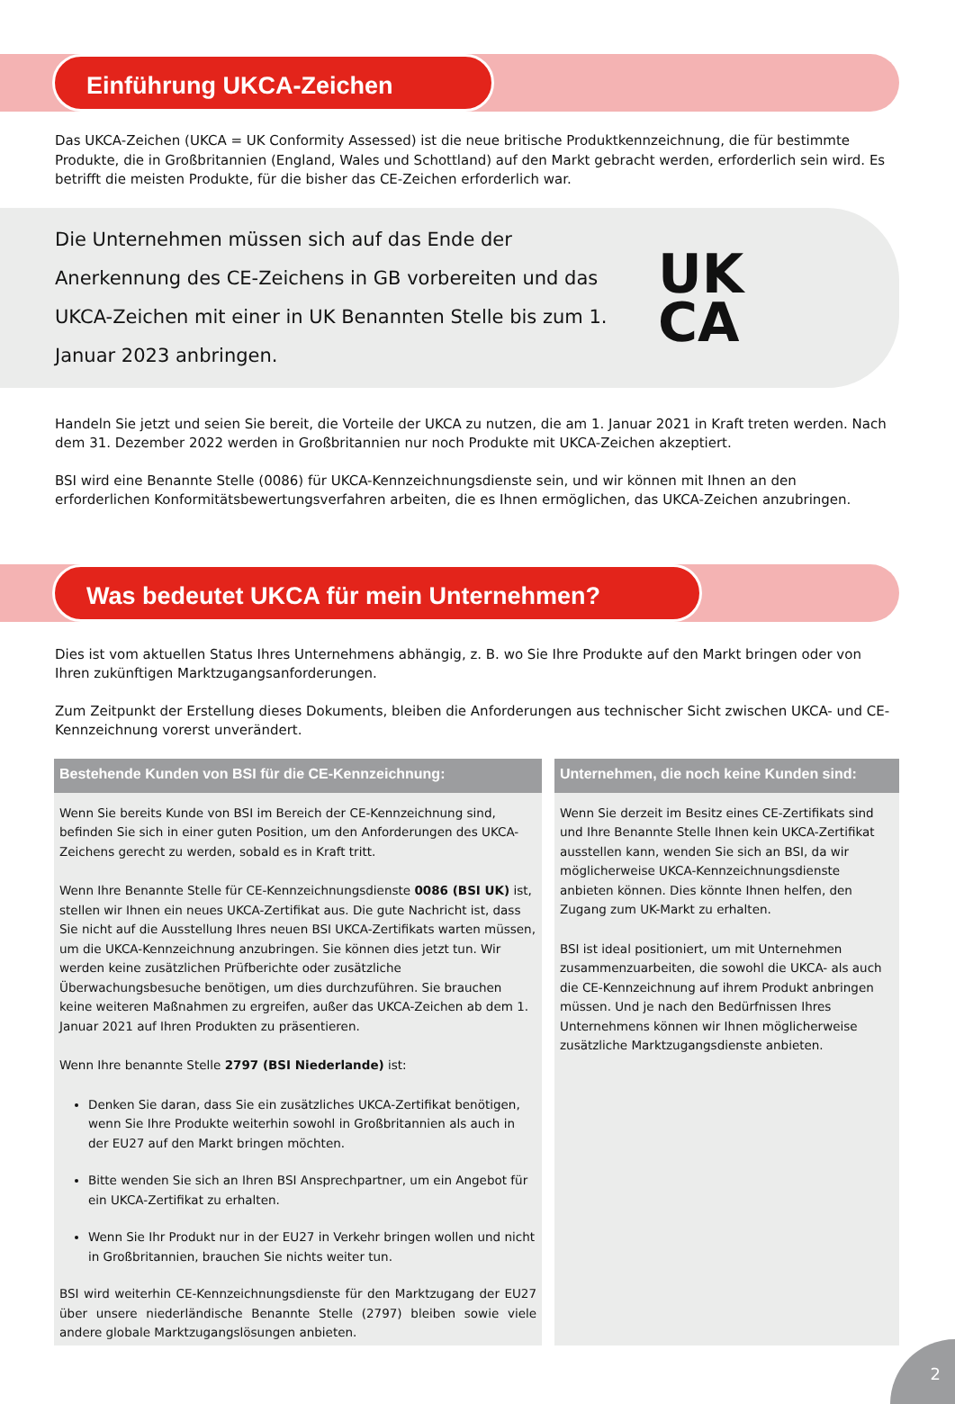Einführung UKCA-Zeichen
Das UKCA-Zeichen (UKCA = UK Conformity Assessed) ist die neue britische Produktkennzeichnung, die für bestimmte Produkte, die in Großbritannien (England, Wales und Schottland) auf den Markt gebracht werden, erforderlich sein wird. Es betrifft die meisten Produkte, für die bisher das CE-Zeichen erforderlich war.
Die Unternehmen müssen sich auf das Ende der Anerkennung des CE-Zeichens in GB vorbereiten und das UKCA-Zeichen mit einer in UK Benannten Stelle bis zum 1. Januar 2023 anbringen.
UK
CA
Handeln Sie jetzt und seien Sie bereit, die Vorteile der UKCA zu nutzen, die am 1. Januar 2021 in Kraft treten werden. Nach dem 31. Dezember 2022 werden in Großbritannien nur noch Produkte mit UKCA-Zeichen akzeptiert.
BSI wird eine Benannte Stelle (0086) für UKCA-Kennzeichnungsdienste sein, und wir können mit Ihnen an den erforderlichen Konformitätsbewertungsverfahren arbeiten, die es Ihnen ermöglichen, das UKCA-Zeichen anzubringen.
Was bedeutet UKCA für mein Unternehmen?
Dies ist vom aktuellen Status Ihres Unternehmens abhängig, z. B. wo Sie Ihre Produkte auf den Markt bringen oder von Ihren zukünftigen Marktzugangsanforderungen.
Zum Zeitpunkt der Erstellung dieses Dokuments, bleiben die Anforderungen aus technischer Sicht zwischen UKCA- und CE-Kennzeichnung vorerst unverändert.
Bestehende Kunden von BSI für die CE-Kennzeichnung:
Wenn Sie bereits Kunde von BSI im Bereich der CE-Kennzeichnung sind, befinden Sie sich in einer guten Position, um den Anforderungen des UKCA-Zeichens gerecht zu werden, sobald es in Kraft tritt.
Wenn Ihre Benannte Stelle für CE-Kennzeichnungsdienste 0086 (BSI UK) ist, stellen wir Ihnen ein neues UKCA-Zertifikat aus. Die gute Nachricht ist, dass Sie nicht auf die Ausstellung Ihres neuen BSI UKCA-Zertifikats warten müssen, um die UKCA-Kennzeichnung anzubringen. Sie können dies jetzt tun. Wir werden keine zusätzlichen Prüfberichte oder zusätzliche Überwachungsbesuche benötigen, um dies durchzuführen. Sie brauchen keine weiteren Maßnahmen zu ergreifen, außer das UKCA-Zeichen ab dem 1. Januar 2021 auf Ihren Produkten zu präsentieren.
Wenn Ihre benannte Stelle 2797 (BSI Niederlande) ist:
Denken Sie daran, dass Sie ein zusätzliches UKCA-Zertifikat benötigen, wenn Sie Ihre Produkte weiterhin sowohl in Großbritannien als auch in der EU27 auf den Markt bringen möchten.
Bitte wenden Sie sich an Ihren BSI Ansprechpartner, um ein Angebot für ein UKCA-Zertifikat zu erhalten.
Wenn Sie Ihr Produkt nur in der EU27 in Verkehr bringen wollen und nicht in Großbritannien, brauchen Sie nichts weiter tun.
BSI wird weiterhin CE-Kennzeichnungsdienste für den Marktzugang der EU27 über unsere niederländische Benannte Stelle (2797) bleiben sowie viele andere globale Marktzugangslösungen anbieten.
Unternehmen, die noch keine Kunden sind:
Wenn Sie derzeit im Besitz eines CE-Zertifikats sind und Ihre Benannte Stelle Ihnen kein UKCA-Zertifikat ausstellen kann, wenden Sie sich an BSI, da wir möglicherweise UKCA-Kennzeichnungsdienste anbieten können. Dies könnte Ihnen helfen, den Zugang zum UK-Markt zu erhalten.
BSI ist ideal positioniert, um mit Unternehmen zusammenzuarbeiten, die sowohl die UKCA- als auch die CE-Kennzeichnung auf ihrem Produkt anbringen müssen. Und je nach den Bedürfnissen Ihres Unternehmens können wir Ihnen möglicherweise zusätzliche Marktzugangsdienste anbieten.
2